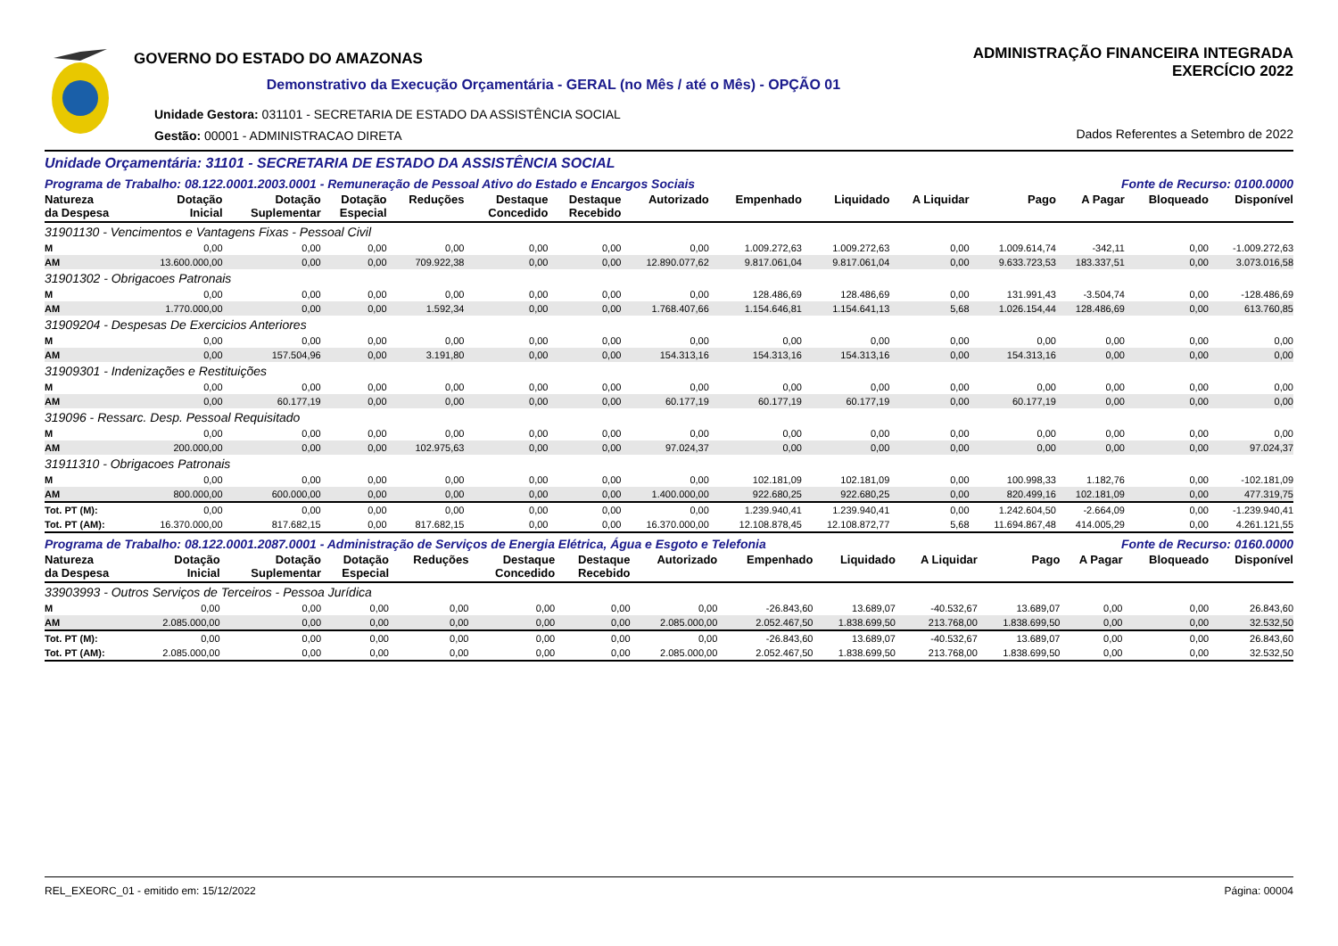GOVERNO DO ESTADO DO AMAZONAS
Demonstrativo da Execução Orçamentária - GERAL (no Mês / até o Mês) - OPÇÃO 01
Unidade Gestora: 031101 - SECRETARIA DE ESTADO DA ASSISTÊNCIA SOCIAL
Gestão: 00001 - ADMINISTRACAO DIRETA
ADMINISTRAÇÃO FINANCEIRA INTEGRADA
EXERCÍCIO 2022
Dados Referentes a Setembro de 2022
Unidade Orçamentária: 31101 - SECRETARIA DE ESTADO DA ASSISTÊNCIA SOCIAL
Programa de Trabalho: 08.122.0001.2003.0001 - Remuneração de Pessoal Ativo do Estado e Encargos Sociais Fonte de Recurso: 0100.0000
| Natureza da Despesa | Dotação Inicial | Dotação Suplementar | Dotação Especial | Reduções | Destaque Concedido | Destaque Recebido | Autorizado | Empenhado | Liquidado | A Liquidar | Pago | A Pagar | Bloqueado | Disponível |
| --- | --- | --- | --- | --- | --- | --- | --- | --- | --- | --- | --- | --- | --- | --- |
| 31901130 - Vencimentos e Vantagens Fixas - Pessoal Civil | | | | | | | | | | | | | | |
| M | 0,00 | 0,00 | 0,00 | 0,00 | 0,00 | 0,00 | 0,00 | 1.009.272,63 | 1.009.272,63 | 0,00 | 1.009.614,74 | -342,11 | 0,00 | -1.009.272,63 |
| AM | 13.600.000,00 | 0,00 | 0,00 | 709.922,38 | 0,00 | 0,00 | 12.890.077,62 | 9.817.061,04 | 9.817.061,04 | 0,00 | 9.633.723,53 | 183.337,51 | 0,00 | 3.073.016,58 |
| 31901302 - Obrigacoes Patronais | | | | | | | | | | | | | | |
| M | 0,00 | 0,00 | 0,00 | 0,00 | 0,00 | 0,00 | 0,00 | 128.486,69 | 128.486,69 | 0,00 | 131.991,43 | -3.504,74 | 0,00 | -128.486,69 |
| AM | 1.770.000,00 | 0,00 | 0,00 | 1.592,34 | 0,00 | 0,00 | 1.768.407,66 | 1.154.646,81 | 1.154.641,13 | 5,68 | 1.026.154,44 | 128.486,69 | 0,00 | 613.760,85 |
| 31909204 - Despesas De Exercicios Anteriores | | | | | | | | | | | | | | |
| M | 0,00 | 0,00 | 0,00 | 0,00 | 0,00 | 0,00 | 0,00 | 0,00 | 0,00 | 0,00 | 0,00 | 0,00 | 0,00 | 0,00 |
| AM | 0,00 | 157.504,96 | 0,00 | 3.191,80 | 0,00 | 0,00 | 154.313,16 | 154.313,16 | 154.313,16 | 0,00 | 154.313,16 | 0,00 | 0,00 | 0,00 |
| 31909301 - Indenizações e Restituições | | | | | | | | | | | | | | |
| M | 0,00 | 0,00 | 0,00 | 0,00 | 0,00 | 0,00 | 0,00 | 0,00 | 0,00 | 0,00 | 0,00 | 0,00 | 0,00 | 0,00 |
| AM | 0,00 | 60.177,19 | 0,00 | 0,00 | 0,00 | 0,00 | 60.177,19 | 60.177,19 | 60.177,19 | 0,00 | 60.177,19 | 0,00 | 0,00 | 0,00 |
| 319096 - Ressarc. Desp. Pessoal Requisitado | | | | | | | | | | | | | | |
| M | 0,00 | 0,00 | 0,00 | 0,00 | 0,00 | 0,00 | 0,00 | 0,00 | 0,00 | 0,00 | 0,00 | 0,00 | 0,00 | 0,00 |
| AM | 200.000,00 | 0,00 | 0,00 | 102.975,63 | 0,00 | 0,00 | 97.024,37 | 0,00 | 0,00 | 0,00 | 0,00 | 0,00 | 0,00 | 97.024,37 |
| 31911310 - Obrigacoes Patronais | | | | | | | | | | | | | | |
| M | 0,00 | 0,00 | 0,00 | 0,00 | 0,00 | 0,00 | 0,00 | 102.181,09 | 102.181,09 | 0,00 | 100.998,33 | 1.182,76 | 0,00 | -102.181,09 |
| AM | 800.000,00 | 600.000,00 | 0,00 | 0,00 | 0,00 | 0,00 | 1.400.000,00 | 922.680,25 | 922.680,25 | 0,00 | 820.499,16 | 102.181,09 | 0,00 | 477.319,75 |
| Tot. PT (M): | 0,00 | 0,00 | 0,00 | 0,00 | 0,00 | 0,00 | 0,00 | 1.239.940,41 | 1.239.940,41 | 0,00 | 1.242.604,50 | -2.664,09 | 0,00 | -1.239.940,41 |
| Tot. PT (AM): | 16.370.000,00 | 817.682,15 | 0,00 | 817.682,15 | 0,00 | 0,00 | 16.370.000,00 | 12.108.878,45 | 12.108.872,77 | 5,68 | 11.694.867,48 | 414.005,29 | 0,00 | 4.261.121,55 |
Programa de Trabalho: 08.122.0001.2087.0001 - Administração de Serviços de Energia Elétrica, Água e Esgoto e Telefonia Fonte de Recurso: 0160.0000
| Natureza da Despesa | Dotação Inicial | Dotação Suplementar | Dotação Especial | Reduções | Destaque Concedido | Destaque Recebido | Autorizado | Empenhado | Liquidado | A Liquidar | Pago | A Pagar | Bloqueado | Disponível |
| --- | --- | --- | --- | --- | --- | --- | --- | --- | --- | --- | --- | --- | --- | --- |
| 33903993 - Outros Serviços de Terceiros - Pessoa Jurídica | | | | | | | | | | | | | | |
| M | 0,00 | 0,00 | 0,00 | 0,00 | 0,00 | 0,00 | 0,00 | -26.843,60 | 13.689,07 | -40.532,67 | 13.689,07 | 0,00 | 0,00 | 26.843,60 |
| AM | 2.085.000,00 | 0,00 | 0,00 | 0,00 | 0,00 | 0,00 | 2.085.000,00 | 2.052.467,50 | 1.838.699,50 | 213.768,00 | 1.838.699,50 | 0,00 | 0,00 | 32.532,50 |
| Tot. PT (M): | 0,00 | 0,00 | 0,00 | 0,00 | 0,00 | 0,00 | 0,00 | -26.843,60 | 13.689,07 | -40.532,67 | 13.689,07 | 0,00 | 0,00 | 26.843,60 |
| Tot. PT (AM): | 2.085.000,00 | 0,00 | 0,00 | 0,00 | 0,00 | 0,00 | 2.085.000,00 | 2.052.467,50 | 1.838.699,50 | 213.768,00 | 1.838.699,50 | 0,00 | 0,00 | 32.532,50 |
REL_EXEORC_01 - emitido em: 15/12/2022 Página: 00004